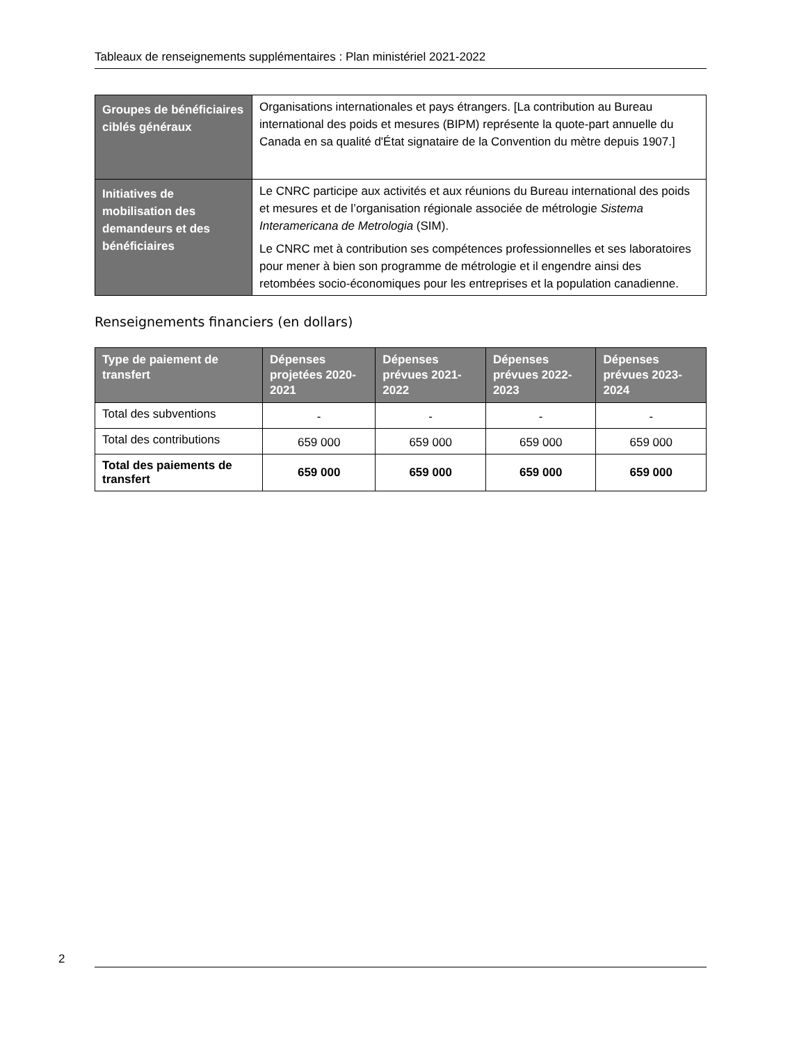Tableaux de renseignements supplémentaires : Plan ministériel 2021-2022
| Groupes de bénéficiaires ciblés généraux | Organisations internationales et pays étrangers. [La contribution au Bureau international des poids et mesures (BIPM) représente la quote-part annuelle du Canada en sa qualité d'État signataire de la Convention du mètre depuis 1907.] |
| Initiatives de mobilisation des demandeurs et des bénéficiaires | Le CNRC participe aux activités et aux réunions du Bureau international des poids et mesures et de l’organisation régionale associée de métrologie Sistema Interamericana de Metrologia (SIM). Le CNRC met à contribution ses compétences professionnelles et ses laboratoires pour mener à bien son programme de métrologie et il engendre ainsi des retombées socio-économiques pour les entreprises et la population canadienne. |
Renseignements financiers (en dollars)
| Type de paiement de transfert | Dépenses projetées 2020-2021 | Dépenses prévues 2021-2022 | Dépenses prévues 2022-2023 | Dépenses prévues 2023-2024 |
| --- | --- | --- | --- | --- |
| Total des subventions | - | - | - | - |
| Total des contributions | 659 000 | 659 000 | 659 000 | 659 000 |
| Total des paiements de transfert | 659 000 | 659 000 | 659 000 | 659 000 |
2